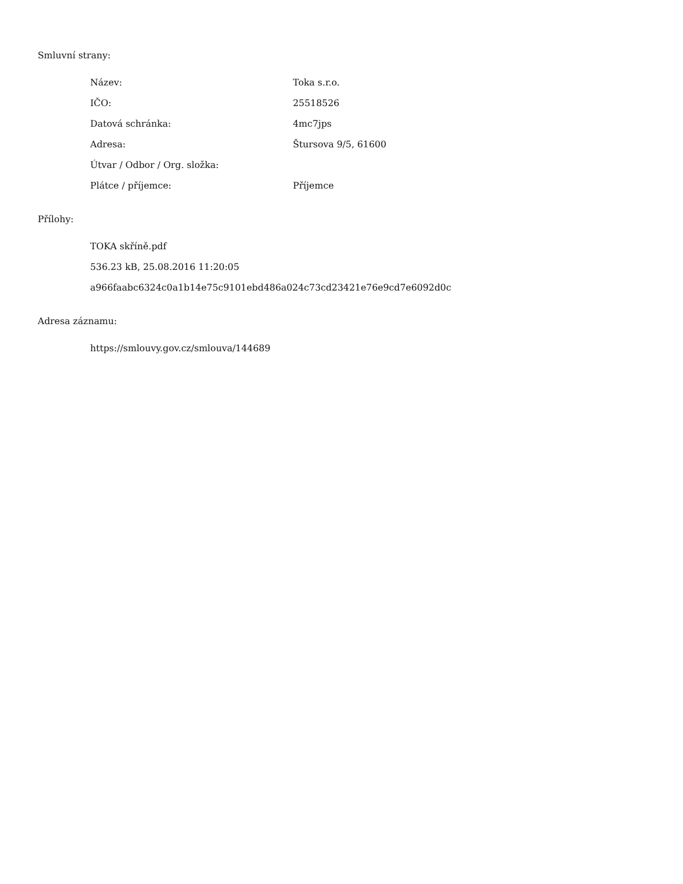Smluvní strany:
| Název: | Toka s.r.o. |
| IČO: | 25518526 |
| Datová schránka: | 4mc7jps |
| Adresa: | Štursova 9/5, 61600 |
| Útvar / Odbor / Org. složka: | |
| Plátce / příjemce: | Příjemce |
Přílohy:
TOKA skříně.pdf
536.23 kB, 25.08.2016 11:20:05
a966faabc6324c0a1b14e75c9101ebd486a024c73cd23421e76e9cd7e6092d0c
Adresa záznamu:
https://smlouvy.gov.cz/smlouva/144689